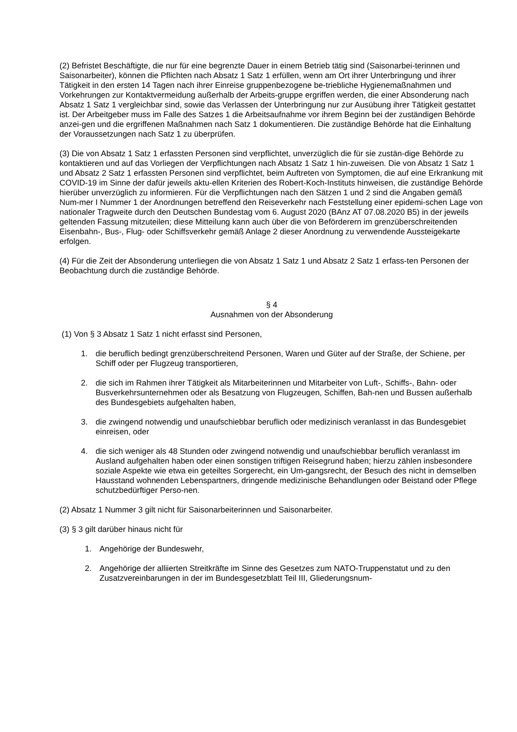(2) Befristet Beschäftigte, die nur für eine begrenzte Dauer in einem Betrieb tätig sind (Saisonarbei-terinnen und Saisonarbeiter), können die Pflichten nach Absatz 1 Satz 1 erfüllen, wenn am Ort ihrer Unterbringung und ihrer Tätigkeit in den ersten 14 Tagen nach ihrer Einreise gruppenbezogene be-triebliche Hygienemaßnahmen und Vorkehrungen zur Kontaktvermeidung außerhalb der Arbeits-gruppe ergriffen werden, die einer Absonderung nach Absatz 1 Satz 1 vergleichbar sind, sowie das Verlassen der Unterbringung nur zur Ausübung ihrer Tätigkeit gestattet ist. Der Arbeitgeber muss im Falle des Satzes 1 die Arbeitsaufnahme vor ihrem Beginn bei der zuständigen Behörde anzei-gen und die ergriffenen Maßnahmen nach Satz 1 dokumentieren. Die zuständige Behörde hat die Einhaltung der Voraussetzungen nach Satz 1 zu überprüfen.
(3) Die von Absatz 1 Satz 1 erfassten Personen sind verpflichtet, unverzüglich die für sie zustän-dige Behörde zu kontaktieren und auf das Vorliegen der Verpflichtungen nach Absatz 1 Satz 1 hin-zuweisen. Die von Absatz 1 Satz 1 und Absatz 2 Satz 1 erfassten Personen sind verpflichtet, beim Auftreten von Symptomen, die auf eine Erkrankung mit COVID-19 im Sinne der dafür jeweils aktu-ellen Kriterien des Robert-Koch-Instituts hinweisen, die zuständige Behörde hierüber unverzüglich zu informieren. Für die Verpflichtungen nach den Sätzen 1 und 2 sind die Angaben gemäß Num-mer I Nummer 1 der Anordnungen betreffend den Reiseverkehr nach Feststellung einer epidemi-schen Lage von nationaler Tragweite durch den Deutschen Bundestag vom 6. August 2020 (BAnz AT 07.08.2020 B5) in der jeweils geltenden Fassung mitzuteilen; diese Mitteilung kann auch über die von Beförderern im grenzüberschreitenden Eisenbahn-, Bus-, Flug- oder Schiffsverkehr gemäß Anlage 2 dieser Anordnung zu verwendende Aussteigekarte erfolgen.
(4) Für die Zeit der Absonderung unterliegen die von Absatz 1 Satz 1 und Absatz 2 Satz 1 erfass-ten Personen der Beobachtung durch die zuständige Behörde.
§ 4
Ausnahmen von der Absonderung
(1) Von § 3 Absatz 1 Satz 1 nicht erfasst sind Personen,
1. die beruflich bedingt grenzüberschreitend Personen, Waren und Güter auf der Straße, der Schiene, per Schiff oder per Flugzeug transportieren,
2. die sich im Rahmen ihrer Tätigkeit als Mitarbeiterinnen und Mitarbeiter von Luft-, Schiffs-, Bahn- oder Busverkehrsunternehmen oder als Besatzung von Flugzeugen, Schiffen, Bah-nen und Bussen außerhalb des Bundesgebiets aufgehalten haben,
3. die zwingend notwendig und unaufschiebbar beruflich oder medizinisch veranlasst in das Bundesgebiet einreisen, oder
4. die sich weniger als 48 Stunden oder zwingend notwendig und unaufschiebbar beruflich veranlasst im Ausland aufgehalten haben oder einen sonstigen triftigen Reisegrund haben; hierzu zählen insbesondere soziale Aspekte wie etwa ein geteiltes Sorgerecht, ein Um-gangsrecht, der Besuch des nicht in demselben Hausstand wohnenden Lebenspartners, dringende medizinische Behandlungen oder Beistand oder Pflege schutzbedürftiger Perso-nen.
(2) Absatz 1 Nummer 3 gilt nicht für Saisonarbeiterinnen und Saisonarbeiter.
(3) § 3 gilt darüber hinaus nicht für
1. Angehörige der Bundeswehr,
2. Angehörige der alliierten Streitkräfte im Sinne des Gesetzes zum NATO-Truppenstatut und zu den Zusatzvereinbarungen in der im Bundesgesetzblatt Teil III, Gliederungsnum-